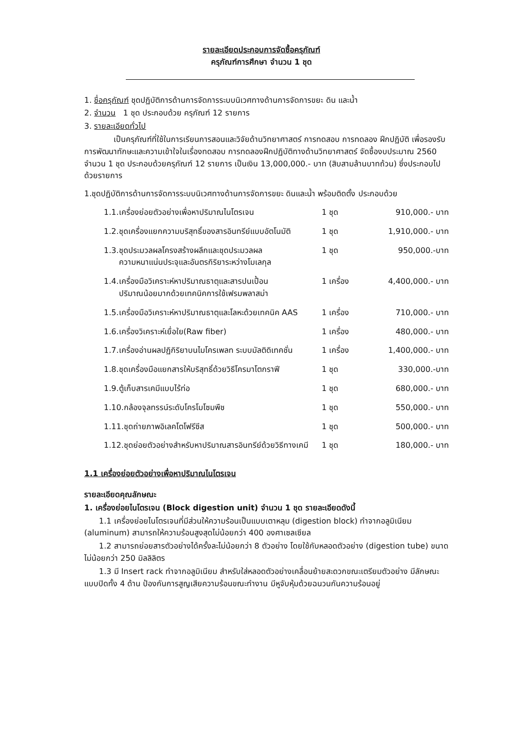รายละเอียดประกอบการจัดซื้อครุภัณฑ์
ครุภัณฑ์การศึกษา จำนวน 1 ชุด
1. ชื่อครุภัณฑ์ ชุดปฏิบัติการด้านการจัดการระบบนิเวศทางด้านการจัดการขยะ ดิน และน้ำ
2. จำนวน 1 ชุด ประกอบด้วย ครุภัณฑ์ 12 รายการ
3. รายละเอียดทั่วไป
เป็นครุภัณฑ์ที่ใช้ในการเรียนการสอนและวิจัยด้านวิทยาศาสตร์ การทดสอบ การทดลอง ฝึกปฏิบัติ เพื่อรองรับการพัฒนาทักษะและความเข้าใจในเรื่องทดสอบ การทดลองฝึกปฏิบัติทางด้านวิทยาศาสตร์ จัดซื้องบประมาณ 2560 จำนวน 1 ชุด ประกอบด้วยครุภัณฑ์ 12 รายการ เป็นเงิน 13,000,000.- บาท (สิบสามล้านบาทถ้วน) ซึ่งประกอบไปด้วยรายการ
1.ชุดปฏิบัติการด้านการจัดการระบบนิเวศทางด้านการจัดการขยะ ดินและน้ำ พร้อมติดตั้ง ประกอบด้วย
| 1.1.เครื่องย่อยตัวอย่างเพื่อหาปริมาณไนโตรเจน | 1 ชุด | 910,000.- บาท |
| 1.2.ชุดเครื่องแยกความบริสุทธิ์ของสารอินทรีย์แบบอัตโนมัติ | 1 ชุด | 1,910,000.- บาท |
| 1.3.ชุดประมวลผลโครงสร้างผลึกและชุดประมวลผล ความหนาแน่นประจุและอันตรกิริยาระหว่างโมเลกุล | 1 ชุด | 950,000.-บาท |
| 1.4.เครื่องมือวิเคราะห์หาปริมาณธาตุและสารปนเปื้อน ปริมาณน้อยมากด้วยเทคนิคการใช้เฟรมพลาสม่า | 1 เครื่อง | 4,400,000.- บาท |
| 1.5.เครื่องมือวิเคราะห์หาปริมาณธาตุและโลหะด้วยเทคนิค AAS | 1 เครื่อง | 710,000.- บาท |
| 1.6.เครื่องวิเคราะห์เยื่อใย(Raw fiber) | 1 เครื่อง | 480,000.- บาท |
| 1.7.เครื่องอ่านผลปฏิกิริยาบนไมโครเพลท ระบบมัลติดิเทคชั่น | 1 เครื่อง | 1,400,000.- บาท |
| 1.8.ชุดเครื่องมือแยกสารให้บริสุทธิ์ด้วยวิธีโครมาโตกราฟี | 1 ชุด | 330,000.-บาท |
| 1.9.ตู้เก็บสารเคมีแบบไร้ท่อ | 1 ชุด | 680,000.- บาท |
| 1.10.กล้องจุลทรรน์ระดับโครโมโซมพืช | 1 ชุด | 550,000.- บาท |
| 1.11.ชุดถ่ายภาพอิเลคโตโฟรีซีส | 1 ชุด | 500,000.- บาท |
| 1.12.ชุดย่อยตัวอย่างสำหรับหาปริมาณสารอินทรีย์ด้วยวิธีทางเคมี | 1 ชุด | 180,000.- บาท |
1.1 เครื่องย่อยตัวอย่างเพื่อหาปริมาณไนโตรเจน
รายละเอียดคุณลักษณะ
1. เครื่องย่อยไนโตรเจน (Block digestion unit) จำนวน 1 ชุด รายละเอียดดังนี้
1.1 เครื่องย่อยไนโตรเจนที่มีส่วนให้ความร้อนเป็นแบบเตาหลุม (digestion block) ทำจากอลูมิเนียม (aluminum) สามารถให้ความร้อนสูงสุดไม่น้อยกว่า 400 องศาเซลเซียล
1.2 สามารถย่อยสารตัวอย่างได้ครั้งละไม่น้อยกว่า 8 ตัวอย่าง โดยใช้กับหลอดตัวอย่าง (digestion tube) ขนาดไม่น้อยกว่า 250 มิลลิลิตร
1.3 มี Insert rack ทำจากอลูมิเนียม สำหรับใส่หลอดตัวอย่างเคลื่อนย้ายสะดวกขณะเตรียมตัวอย่าง มีลักษณะแบบปิดทั้ง 4 ด้าน ป้องกันการสูญเสียความร้อนขณะทำงาน มีหูจับหุ้มด้วยฉนวนกันความร้อนอยู่